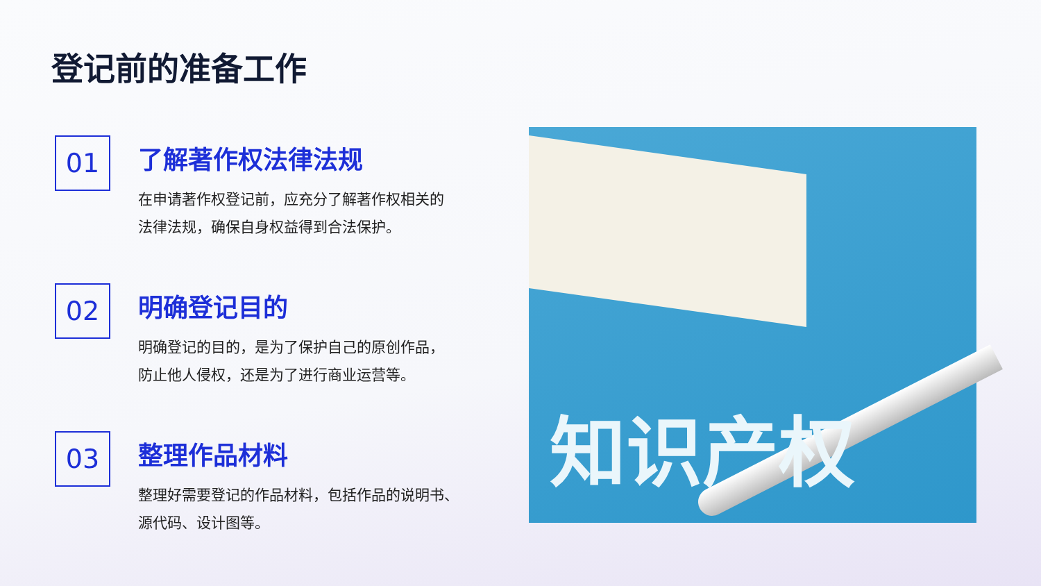登记前的准备工作
01
了解著作权法律法规
在申请著作权登记前，应充分了解著作权相关的
法律法规，确保自身权益得到合法保护。
02
明确登记目的
明确登记的目的，是为了保护自己的原创作品，
防止他人侵权，还是为了进行商业运营等。
03
整理作品材料
整理好需要登记的作品材料，包括作品的说明书、
源代码、设计图等。
知识产权